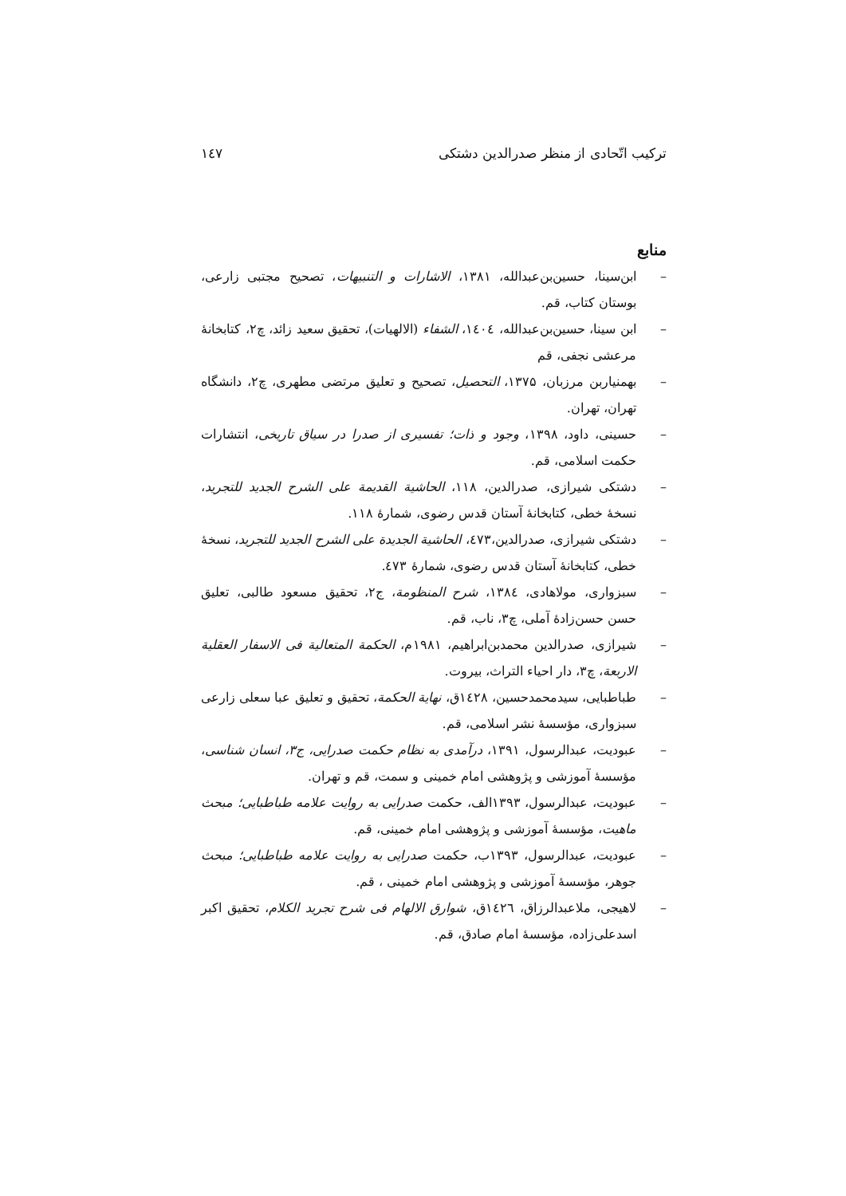ترکیب اتّحادی از منظر صدرالدین دشتکی ۱٤۷
منابع
– ابن‌سینا، حسین‌بن‌عبدالله، ۱۳۸۱، الاشارات و التنبیهات، تصحیح مجتبی زارعی، بوستان کتاب، قم.
– ابن سینا، حسین‌بن‌عبدالله، ۱٤۰٤، الشفاء (الالهیات)، تحقیق سعید زائد، چ۲، کتابخانهٔ مرعشی نجفی، قم
– بهمنیاربن مرزبان، ۱۳۷۵، التحصیل، تصحیح و تعلیق مرتضی مطهری، چ۲، دانشگاه تهران، تهران.
– حسینی، داود، ۱۳۹۸، وجود و ذات؛ تفسیری از صدرا در سیاق تاریخی، انتشارات حکمت اسلامی، قم.
– دشتکی شیرازی، صدرالدین، ۱۱۸، الحاشیة القدیمة علی الشرح الجدید للتجرید، نسخهٔ خطی، کتابخانهٔ آستان قدس رضوی، شمارهٔ ۱۱۸.
– دشتکی شیرازی، صدرالدین،٤۷۳، الحاشیة الجدیدة علی الشرح الجدید للتجرید، نسخهٔ خطی، کتابخانهٔ آستان قدس رضوی، شمارهٔ ٤۷۳.
– سبزواری، مولاهادی، ۱۳۸٤، شرح المنظومة، ج۲، تحقیق مسعود طالبی، تعلیق حسن حسن‌زادهٔ آملی، چ۳، ناب، قم.
– شیرازی، صدرالدین محمدبن‌ابراهیم، ۱۹۸۱م، الحکمة المتعالیة فی الاسفار العقلیة الاربعة، چ۳، دار احیاء التراث، بیروت.
– طباطبایی، سیدمحمدحسین، ۱٤۲۸ق، نهایة الحکمة، تحقیق و تعلیق عبا سعلی زارعی سبزواری، مؤسسهٔ نشر اسلامی، قم.
– عبودیت، عبدالرسول، ۱۳۹۱، درآمدی به نظام حکمت صدرایی، ج۳، انسان شناسی، مؤسسهٔ آموزشی و پژوهشی امام خمینی و سمت، قم و تهران.
– عبودیت، عبدالرسول، ۱۳۹۳الف، حکمت صدرایی به روایت علامه طباطبایی؛ مبحث ماهیت، مؤسسهٔ آموزشی و پژوهشی امام خمینی، قم.
– عبودیت، عبدالرسول، ۱۳۹۳ب، حکمت صدرایی به روایت علامه طباطبایی؛ مبحث جوهر، مؤسسهٔ آموزشی و پژوهشی امام خمینی ، قم.
– لاهیجی، ملاعبدالرزاق، ۱٤۲٦ق، شوارق الالهام فی شرح تجرید الکلام، تحقیق اکبر اسدعلی‌زاده، مؤسسهٔ امام صادق، قم.